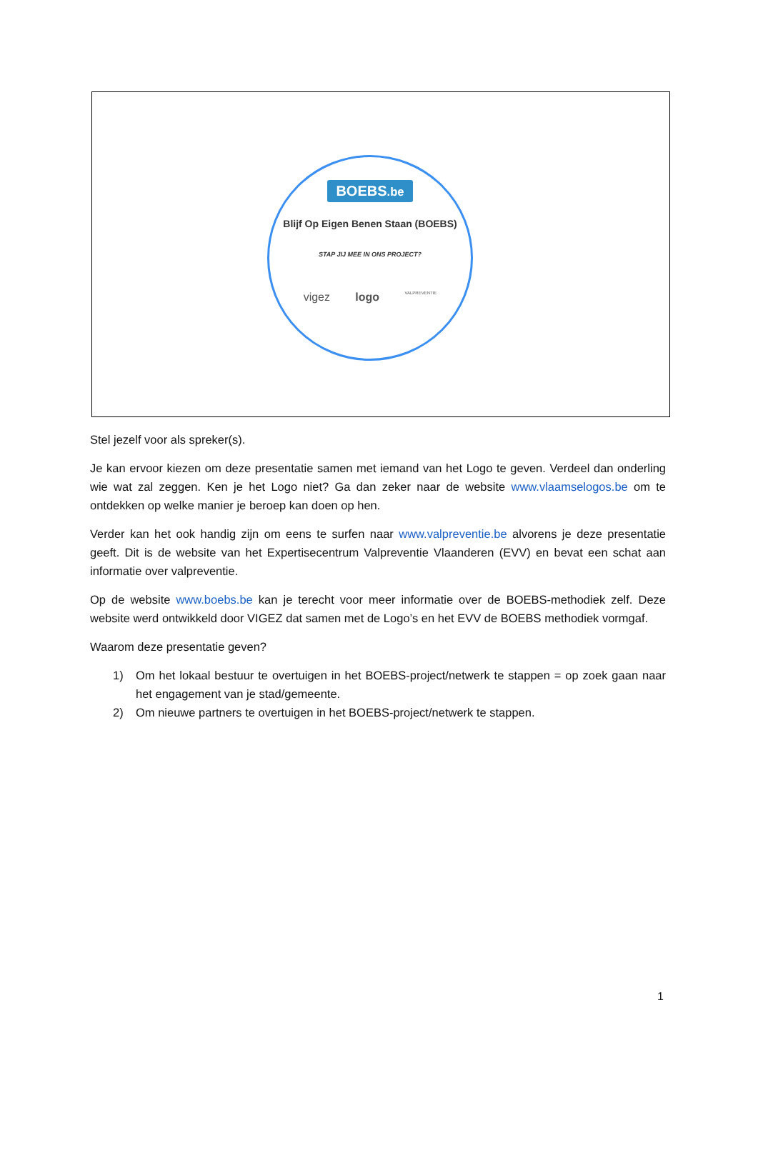BOEBS.be
Blijf Op Eigen Benen Staan (BOEBS)
STAP JIJ MEE IN ONS PROJECT?
vigez logo VALPREVENTIE
Stel jezelf voor als spreker(s).
Je kan ervoor kiezen om deze presentatie samen met iemand van het Logo te geven. Verdeel dan onderling wie wat zal zeggen. Ken je het Logo niet? Ga dan zeker naar de website www.vlaamselogos.be om te ontdekken op welke manier je beroep kan doen op hen.
Verder kan het ook handig zijn om eens te surfen naar www.valpreventie.be alvorens je deze presentatie geeft. Dit is de website van het Expertisecentrum Valpreventie Vlaanderen (EVV) en bevat een schat aan informatie over valpreventie.
Op de website www.boebs.be kan je terecht voor meer informatie over de BOEBS-methodiek zelf. Deze website werd ontwikkeld door VIGEZ dat samen met de Logo’s en het EVV de BOEBS methodiek vormgaf.
Waarom deze presentatie geven?
1) Om het lokaal bestuur te overtuigen in het BOEBS-project/netwerk te stappen = op zoek gaan naar het engagement van je stad/gemeente.
2) Om nieuwe partners te overtuigen in het BOEBS-project/netwerk te stappen.
1